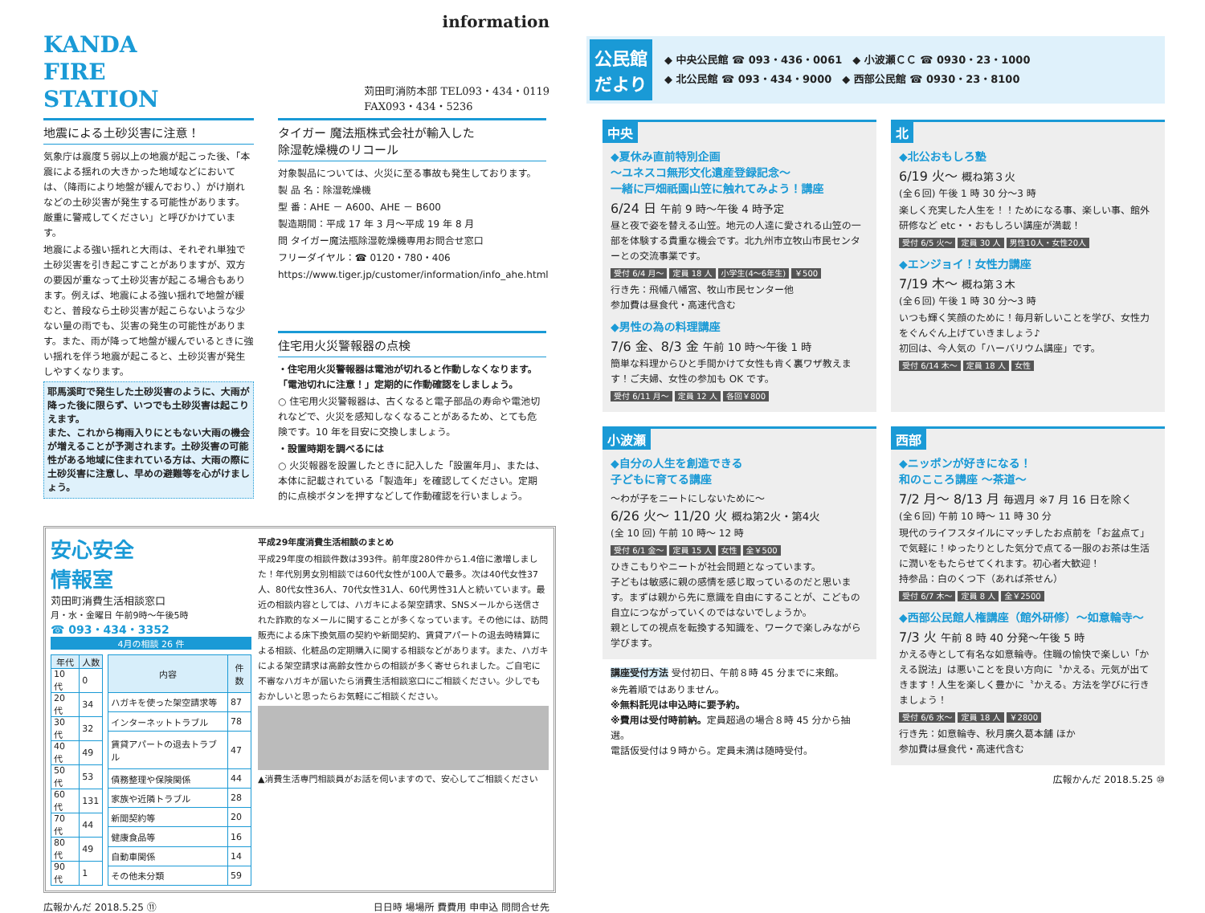information
KANDA
FIRE
STATION
苅田町消防本部 TEL093・434・0119
FAX093・434・5236
地震による土砂災害に注意！
気象庁は震度５弱以上の地震が起こった後、「本震による揺れの大きかった地域などにおいては、（降雨により地盤が緩んでおり、）がけ崩れなどの土砂災害が発生する可能性があります。厳重に警戒してください」と呼びかけています。
地震による強い揺れと大雨は、それぞれ単独で土砂災害を引き起こすことがありますが、双方の要因が重なって土砂災害が起こる場合もあります。例えば、地震による強い揺れで地盤が緩むと、普段なら土砂災害が起こらないような少ない量の雨でも、災害の発生の可能性があります。また、雨が降って地盤が緩んでいるときに強い揺れを伴う地震が起こると、土砂災害が発生しやすくなります。
耶馬溪町で発生した土砂災害のように、大雨が降った後に限らず、いつでも土砂災害は起こりえます。
また、これから梅雨入りにともない大雨の機会が増えることが予測されます。土砂災害の可能性がある地域に住まれている方は、大雨の際に土砂災害に注意し、早めの避難等を心がけましょう。
タイガー 魔法瓶株式会社が輸入した
除湿乾燥機のリコール
対象製品については、火災に至る事故も発生しております。
製 品 名：除湿乾燥機
型 番：AHE － A600、AHE － B600
製造期間：平成 17 年 3 月～平成 19 年 8 月
問 タイガー魔法瓶除湿乾燥機専用お問合せ窓口
フリーダイヤル：☎ 0120・780・406
https://www.tiger.jp/customer/information/info_ahe.html
住宅用火災警報器の点検
・住宅用火災警報器は電池が切れると作動しなくなります。「電池切れに注意！」定期的に作動確認をしましょう。
○ 住宅用火災警報器は、古くなると電子部品の寿命や電池切れなどで、火災を感知しなくなることがあるため、とても危険です。10 年を目安に交換しましょう。
・設置時期を調べるには
○ 火災報器を設置したときに記入した「設置年月」、または、本体に記載されている「製造年」を確認してください。定期的に点検ボタンを押すなどして作動確認を行いましょう。
安心安全
情報室
苅田町消費生活相談窓口
月・水・金曜日 午前9時～午後5時
☎ 093・434・3352
4月の相談 26 件
| 年代 | 人数 |
| --- | --- |
| 10 代 | 0 |
| 20 代 | 34 |
| 30 代 | 32 |
| 40 代 | 49 |
| 50 代 | 53 |
| 60 代 | 131 |
| 70 代 | 44 |
| 80 代 | 49 |
| 90 代 | 1 |
| 内容 | 件数 |
| --- | --- |
| ハガキを使った架空請求等 | 87 |
| インターネットトラブル | 78 |
| 賃貸アパートの退去トラブル | 47 |
| 債務整理や保険関係 | 44 |
| 家族や近隣トラブル | 28 |
| 新聞契約等 | 20 |
| 健康食品等 | 16 |
| 自動車関係 | 14 |
| その他未分類 | 59 |
平成29年度消費生活相談のまとめ
平成29年度の相談件数は393件。前年度280件から1.4倍に激増しました！年代別男女別相談では60代女性が100人で最多。次は40代女性37人、80代女性36人、70代女性31人、60代男性31人と続いています。最近の相談内容としては、ハガキによる架空請求、SNSメールから送信された詐欺的なメールに関することが多くなっています。その他には、訪問販売による床下換気扇の契約や新聞契約、賃貸アパートの退去時精算による相談、化粧品の定期購入に関する相談などがあります。また、ハガキによる架空請求は高齢女性からの相談が多く寄せられました。ご自宅に不審なハガキが届いたら消費生活相談窓口にご相談ください。少しでもおかしいと思ったらお気軽にご相談ください。
▲消費生活専門相談員がお話を伺いますので、安心してご相談ください
広報かんだ 2018.5.25 ⑪ 日日時 場場所 費費用 申申込 問問合せ先
公民館
だより
◆ 中央公民館 ☎ 093・436・0061　◆ 小波瀬ＣＣ ☎ 0930・23・1000
◆ 北公民館 ☎ 093・434・9000　◆ 西部公民館 ☎ 0930・23・8100
中央
◆夏休み直前特別企画
～ユネスコ無形文化遺産登録記念～
一緒に戸畑祇園山笠に触れてみよう！講座
6/24 日 午前 9 時～午後 4 時予定
昼と夜で姿を替える山笠。地元の人達に愛される山笠の一部を体験する貴重な機会です。北九州市立牧山市民センターとの交流事業です。
受付 6/4 月～ 定員 18 人 小学生(4～6年生) ￥500
行き先：飛幡八幡宮、牧山市民センター他
参加費は昼食代・高速代含む
◆男性の為の料理講座
7/6 金、8/3 金 午前 10 時～午後 1 時
簡単な料理からひと手間かけて女性も肯く裏ワザ教えます！ご夫婦、女性の参加も OK です。
受付 6/11 月～ 定員 12 人 各回￥800
北
◆北公おもしろ塾
6/19 火～ 概ね第３火
(全６回) 午後 1 時 30 分～3 時
楽しく充実した人生を！！ためになる事、楽しい事、館外研修など etc・・おもしろい講座が満載！
受付 6/5 火～ 定員 30 人 男性10人・女性20人
◆エンジョイ！女性力講座
7/19 木～ 概ね第３木
(全６回) 午後 1 時 30 分～3 時
いつも輝く笑顔のために！毎月新しいことを学び、女性力をぐんぐん上げていきましょう♪
初回は、今人気の「ハーバリウム講座」です。
受付 6/14 木～ 定員 18 人 女性
小波瀬
◆自分の人生を創造できる
子どもに育てる講座
～わが子をニートにしないために～
6/26 火～ 11/20 火 概ね第2火・第4火
(全 10 回) 午前 10 時～ 12 時
受付 6/1 金～ 定員 15 人 女性 全￥500
ひきこもりやニートが社会問題となっています。
子どもは敏感に親の感情を感じ取っているのだと思います。まずは親から先に意識を自由にすることが、こどもの自立につながっていくのではないでしょうか。
親としての視点を転換する知識を、ワークで楽しみながら学びます。
講座受付方法 受付初日、午前８時 45 分までに来館。
※先着順ではありません。
※無料託児は申込時に要予約。
※費用は受付時前納。定員超過の場合８時 45 分から抽選。
電話仮受付は９時から。定員未満は随時受付。
西部
◆ニッポンが好きになる！
和のこころ講座 ～茶道～
7/2 月～ 8/13 月 毎週月 ※7 月 16 日を除く
(全６回) 午前 10 時～ 11 時 30 分
現代のライフスタイルにマッチしたお点前を「お盆点て」で気軽に！ゆったりとした気分で点てる一服のお茶は生活に潤いをもたらせてくれます。初心者大歓迎！
持参品：白のくつ下（あれば茶せん）
受付 6/7 木～ 定員 8 人 全￥2500
◆西部公民館人権講座（館外研修）～如意輪寺～
7/3 火 午前 8 時 40 分発～午後 5 時
かえる寺として有名な如意輪寺。住職の愉快で楽しい「かえる説法」は悪いことを良い方向に〝かえる〟元気が出てきます！人生を楽しく豊かに〝かえる〟方法を学びに行きましょう！
受付 6/6 水～ 定員 18 人 ￥2800
行き先：如意輪寺、秋月廣久葛本舗 ほか
参加費は昼食代・高速代含む
広報かんだ 2018.5.25 ⑩